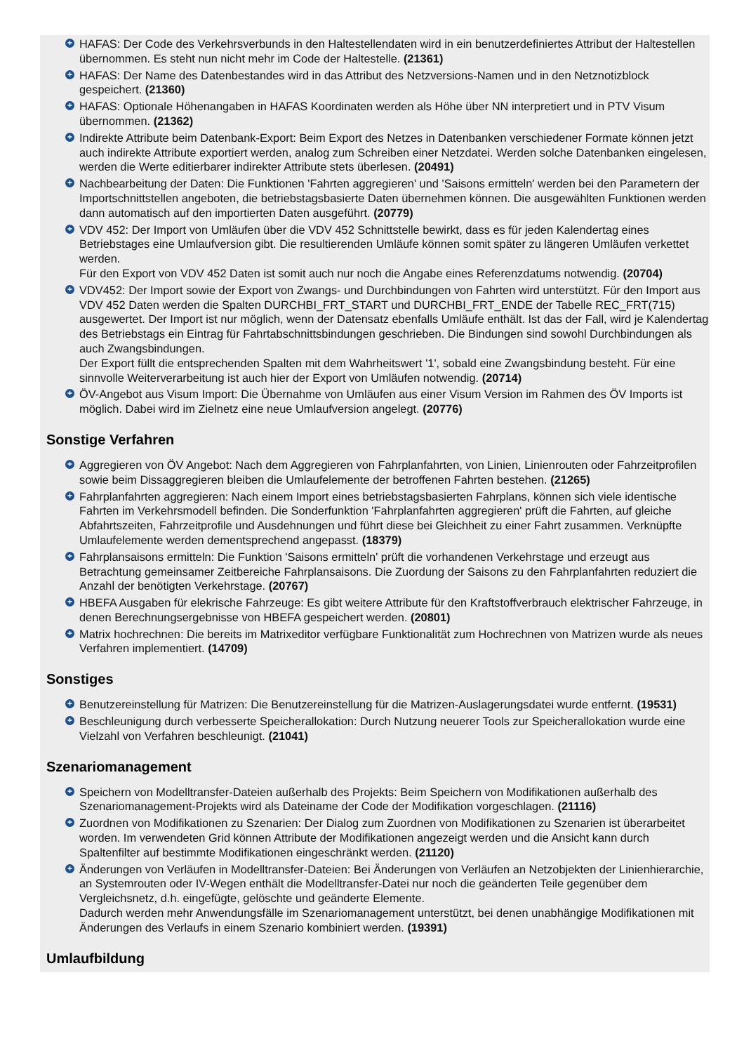+ HAFAS: Der Code des Verkehrsverbunds in den Haltestellendaten wird in ein benutzerdefiniertes Attribut der Haltestellen übernommen. Es steht nun nicht mehr im Code der Haltestelle. (21361)
+ HAFAS: Der Name des Datenbestandes wird in das Attribut des Netzversions-Namen und in den Netznotizblock gespeichert. (21360)
+ HAFAS: Optionale Höhenangaben in HAFAS Koordinaten werden als Höhe über NN interpretiert und in PTV Visum übernommen. (21362)
+ Indirekte Attribute beim Datenbank-Export: Beim Export des Netzes in Datenbanken verschiedener Formate können jetzt auch indirekte Attribute exportiert werden, analog zum Schreiben einer Netzdatei. Werden solche Datenbanken eingelesen, werden die Werte editierbarer indirekter Attribute stets überlesen. (20491)
+ Nachbearbeitung der Daten: Die Funktionen 'Fahrten aggregieren' und 'Saisons ermitteln' werden bei den Parametern der Importschnittstellen angeboten, die betriebstagsbasierte Daten übernehmen können. Die ausgewählten Funktionen werden dann automatisch auf den importierten Daten ausgeführt. (20779)
+ VDV 452: Der Import von Umläufen über die VDV 452 Schnittstelle bewirkt, dass es für jeden Kalendertag eines Betriebstages eine Umlaufversion gibt. Die resultierenden Umläufe können somit später zu längeren Umläufen verkettet werden.
Für den Export von VDV 452 Daten ist somit auch nur noch die Angabe eines Referenzdatums notwendig. (20704)
+ VDV452: Der Import sowie der Export von Zwangs- und Durchbindungen von Fahrten wird unterstützt. Für den Import aus VDV 452 Daten werden die Spalten DURCHBI_FRT_START und DURCHBI_FRT_ENDE der Tabelle REC_FRT(715) ausgewertet. Der Import ist nur möglich, wenn der Datensatz ebenfalls Umläufe enthält. Ist das der Fall, wird je Kalendertag des Betriebstags ein Eintrag für Fahrtabschnittsbindungen geschrieben. Die Bindungen sind sowohl Durchbindungen als auch Zwangsbindungen.
Der Export füllt die entsprechenden Spalten mit dem Wahrheitswert '1', sobald eine Zwangsbindung besteht. Für eine sinnvolle Weiterverarbeitung ist auch hier der Export von Umläufen notwendig. (20714)
+ ÖV-Angebot aus Visum Import: Die Übernahme von Umläufen aus einer Visum Version im Rahmen des ÖV Imports ist möglich. Dabei wird im Zielnetz eine neue Umlaufversion angelegt. (20776)
Sonstige Verfahren
+ Aggregieren von ÖV Angebot: Nach dem Aggregieren von Fahrplanfahrten, von Linien, Linienrouten oder Fahrzeitprofilen sowie beim Dissaggregieren bleiben die Umlaufelemente der betroffenen Fahrten bestehen. (21265)
+ Fahrplanfahrten aggregieren: Nach einem Import eines betriebstagsbasierten Fahrplans, können sich viele identische Fahrten im Verkehrsmodell befinden. Die Sonderfunktion 'Fahrplanfahrten aggregieren' prüft die Fahrten, auf gleiche Abfahrtszeiten, Fahrzeitprofile und Ausdehnungen und führt diese bei Gleichheit zu einer Fahrt zusammen. Verknüpfte Umlaufelemente werden dementsprechend angepasst. (18379)
+ Fahrplansaisons ermitteln: Die Funktion 'Saisons ermitteln' prüft die vorhandenen Verkehrstage und erzeugt aus Betrachtung gemeinsamer Zeitbereiche Fahrplansaisons. Die Zuordung der Saisons zu den Fahrplanfahrten reduziert die Anzahl der benötigten Verkehrstage. (20767)
+ HBEFA Ausgaben für elekrische Fahrzeuge: Es gibt weitere Attribute für den Kraftstoffverbrauch elektrischer Fahrzeuge, in denen Berechnungsergebnisse von HBEFA gespeichert werden. (20801)
+ Matrix hochrechnen: Die bereits im Matrixeditor verfügbare Funktionalität zum Hochrechnen von Matrizen wurde als neues Verfahren implementiert. (14709)
Sonstiges
+ Benutzereinstellung für Matrizen: Die Benutzereinstellung für die Matrizen-Auslagerungsdatei wurde entfernt. (19531)
+ Beschleunigung durch verbesserte Speicherallokation: Durch Nutzung neuerer Tools zur Speicherallokation wurde eine Vielzahl von Verfahren beschleunigt. (21041)
Szenariomanagement
+ Speichern von Modelltransfer-Dateien außerhalb des Projekts: Beim Speichern von Modifikationen außerhalb des Szenariomanagement-Projekts wird als Dateiname der Code der Modifikation vorgeschlagen. (21116)
+ Zuordnen von Modifikationen zu Szenarien: Der Dialog zum Zuordnen von Modifikationen zu Szenarien ist überarbeitet worden. Im verwendeten Grid können Attribute der Modifikationen angezeigt werden und die Ansicht kann durch Spaltenfilter auf bestimmte Modifikationen eingeschränkt werden. (21120)
+ Änderungen von Verläufen in Modelltransfer-Dateien: Bei Änderungen von Verläufen an Netzobjekten der Linienhierarchie, an Systemrouten oder IV-Wegen enthält die Modelltransfer-Datei nur noch die geänderten Teile gegenüber dem Vergleichsnetz, d.h. eingefügte, gelöschte und geänderte Elemente.
Dadurch werden mehr Anwendungsfälle im Szenariomanagement unterstützt, bei denen unabhängige Modifikationen mit Änderungen des Verlaufs in einem Szenario kombiniert werden. (19391)
Umlaufbildung